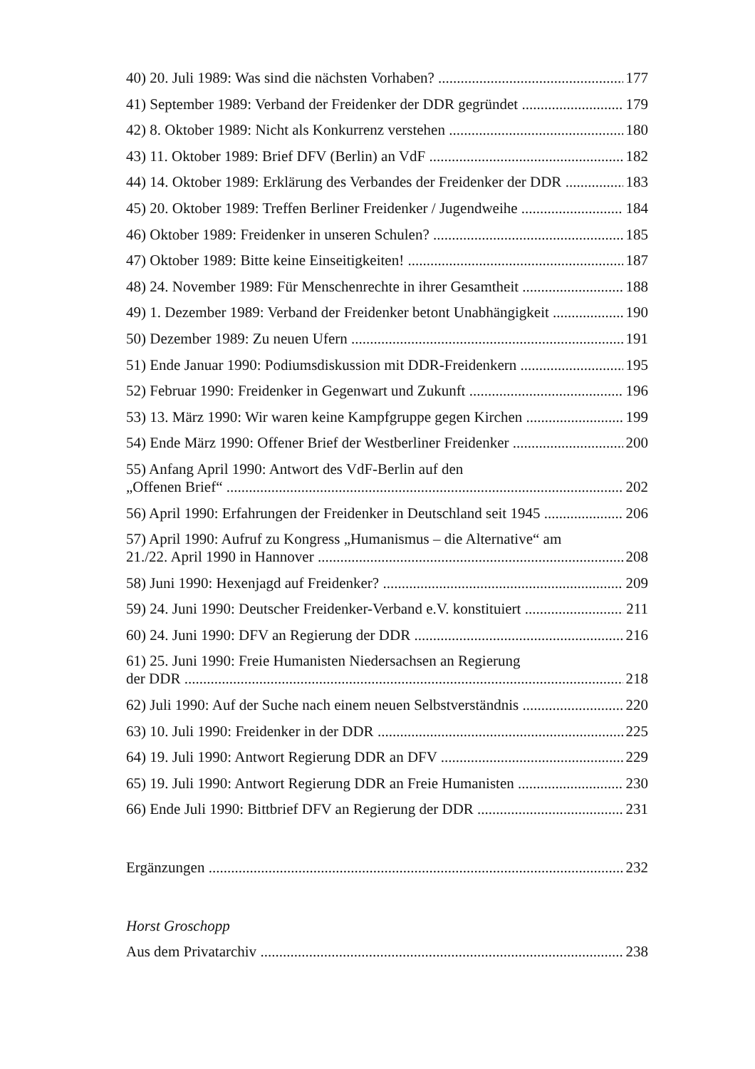40) 20. Juli 1989: Was sind die nächsten Vorhaben? 177
41) September 1989: Verband der Freidenker der DDR gegründet 179
42) 8. Oktober 1989: Nicht als Konkurrenz verstehen 180
43) 11. Oktober 1989: Brief DFV (Berlin) an VdF 182
44) 14. Oktober 1989: Erklärung des Verbandes der Freidenker der DDR 183
45) 20. Oktober 1989: Treffen Berliner Freidenker / Jugendweihe 184
46) Oktober 1989: Freidenker in unseren Schulen? 185
47) Oktober 1989: Bitte keine Einseitigkeiten! 187
48) 24. November 1989: Für Menschenrechte in ihrer Gesamtheit 188
49) 1. Dezember 1989: Verband der Freidenker betont Unabhängigkeit 190
50) Dezember 1989: Zu neuen Ufern 191
51) Ende Januar 1990: Podiumsdiskussion mit DDR-Freidenkern 195
52) Februar 1990: Freidenker in Gegenwart und Zukunft 196
53) 13. März 1990: Wir waren keine Kampfgruppe gegen Kirchen 199
54) Ende März 1990: Offener Brief der Westberliner Freidenker 200
55) Anfang April 1990: Antwort des VdF-Berlin auf den
„Offenen Brief“202
56) April 1990: Erfahrungen der Freidenker in Deutschland seit 1945 206
57) April 1990: Aufruf zu Kongress „Humanismus – die Alternative“ am
21./22. April 1990 in Hannover 208
58) Juni 1990: Hexenjagd auf Freidenker? 209
59) 24. Juni 1990: Deutscher Freidenker-Verband e.V. konstituiert 211
60) 24. Juni 1990: DFV an Regierung der DDR 216
61) 25. Juni 1990: Freie Humanisten Niedersachsen an Regierung
der DDR 218
62) Juli 1990: Auf der Suche nach einem neuen Selbstverständnis 220
63) 10. Juli 1990: Freidenker in der DDR 225
64) 19. Juli 1990: Antwort Regierung DDR an DFV 229
65) 19. Juli 1990: Antwort Regierung DDR an Freie Humanisten 230
66) Ende Juli 1990: Bittbrief DFV an Regierung der DDR 231
Ergänzungen 232
Horst Groschopp
Aus dem Privatarchiv 238